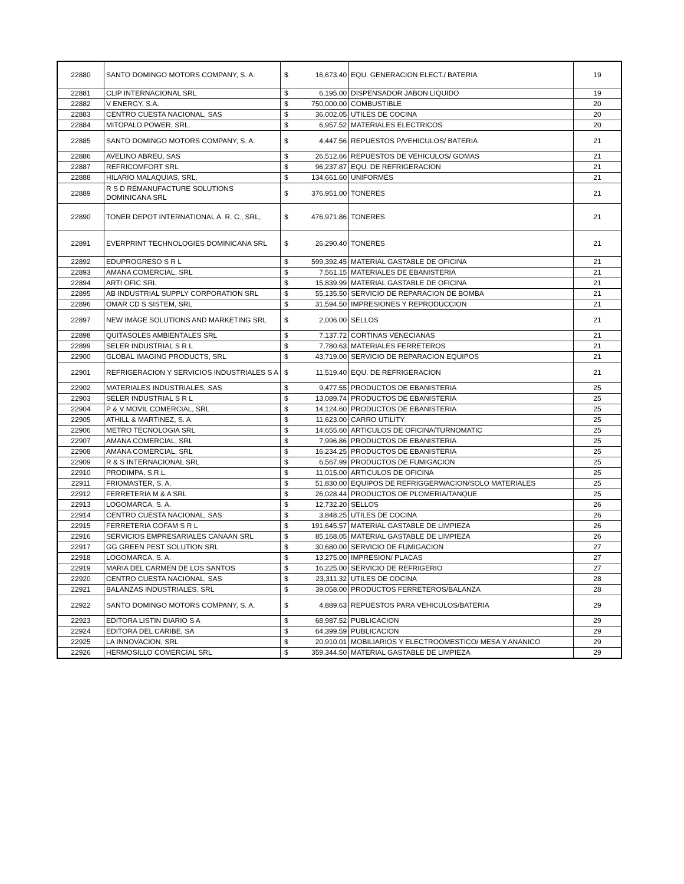| 22880 | SANTO DOMINGO MOTORS COMPANY, S. A. | $ | 16,673.40 | EQU. GENERACION ELECT./ BATERIA | 19 |
| 22881 | CLIP INTERNACIONAL SRL | $ | 6,195.00 | DISPENSADOR JABON LIQUIDO | 19 |
| 22882 | V ENERGY, S.A. | $ | 750,000.00 | COMBUSTIBLE | 20 |
| 22883 | CENTRO CUESTA NACIONAL, SAS | $ | 36,002.05 | UTILES DE COCINA | 20 |
| 22884 | MITOPALO POWER, SRL. | $ | 6,957.52 | MATERIALES ELECTRICOS | 20 |
| 22885 | SANTO DOMINGO MOTORS COMPANY, S. A. | $ | 4,447.56 | REPUESTOS P/VEHICULOS/ BATERIA | 21 |
| 22886 | AVELINO ABREU, SAS | $ | 26,512.66 | REPUESTOS DE VEHICULOS/ GOMAS | 21 |
| 22887 | REFRICOMFORT SRL | $ | 96,237.87 | EQU. DE REFRIGERACION | 21 |
| 22888 | HILARIO MALAQUIAS, SRL. | $ | 134,661.60 | UNIFORMES | 21 |
| 22889 | R S D REMANUFACTURE SOLUTIONS DOMINICANA SRL | $ | 376,951.00 | TONERES | 21 |
| 22890 | TONER DEPOT INTERNATIONAL A. R. C., SRL, | $ | 476,971.86 | TONERES | 21 |
| 22891 | EVERPRINT TECHNOLOGIES DOMINICANA SRL | $ | 26,290.40 | TONERES | 21 |
| 22892 | EDUPROGRESO S R L | $ | 599,392.45 | MATERIAL GASTABLE DE OFICINA | 21 |
| 22893 | AMANA COMERCIAL, SRL | $ | 7,561.15 | MATERIALES DE EBANISTERIA | 21 |
| 22894 | ARTI OFIC SRL | $ | 15,839.99 | MATERIAL GASTABLE DE OFICINA | 21 |
| 22895 | AB INDUSTRIAL SUPPLY CORPORATION SRL | $ | 55,135.50 | SERVICIO DE REPARACION DE BOMBA | 21 |
| 22896 | OMAR CD S SISTEM, SRL | $ | 31,594.50 | IMPRESIONES Y REPRODUCCION | 21 |
| 22897 | NEW IMAGE SOLUTIONS AND MARKETING SRL | $ | 2,006.00 | SELLOS | 21 |
| 22898 | QUITASOLES AMBIENTALES SRL | $ | 7,137.72 | CORTINAS VENECIANAS | 21 |
| 22899 | SELER INDUSTRIAL S R L | $ | 7,780.63 | MATERIALES FERRETEROS | 21 |
| 22900 | GLOBAL IMAGING PRODUCTS, SRL | $ | 43,719.00 | SERVICIO DE REPARACION EQUIPOS | 21 |
| 22901 | REFRIGERACION Y SERVICIOS INDUSTRIALES S A | $ | 11,519.40 | EQU. DE REFRIGERACION | 21 |
| 22902 | MATERIALES INDUSTRIALES, SAS | $ | 9,477.55 | PRODUCTOS DE EBANISTERIA | 25 |
| 22903 | SELER INDUSTRIAL S R L | $ | 13,089.74 | PRODUCTOS DE EBANISTERIA | 25 |
| 22904 | P & V MOVIL COMERCIAL, SRL | $ | 14,124.60 | PRODUCTOS DE EBANISTERIA | 25 |
| 22905 | ATHILL & MARTINEZ, S. A. | $ | 11,623.00 | CARRO UTILITY | 25 |
| 22906 | METRO TECNOLOGIA SRL | $ | 14,655.60 | ARTICULOS DE OFICINA/TURNOMATIC | 25 |
| 22907 | AMANA COMERCIAL, SRL | $ | 7,996.86 | PRODUCTOS DE EBANISTERIA | 25 |
| 22908 | AMANA COMERCIAL, SRL | $ | 16,234.25 | PRODUCTOS DE EBANISTERIA | 25 |
| 22909 | R & S INTERNACIONAL SRL | $ | 6,567.99 | PRODUCTOS DE FUMIGACION | 25 |
| 22910 | PRODIMPA, S.R.L. | $ | 11,015.00 | ARTICULOS DE OFICINA | 25 |
| 22911 | FRIOMASTER, S. A. | $ | 51,830.00 | EQUIPOS DE REFRIGGERWACION/SOLO MATERIALES | 25 |
| 22912 | FERRETERIA M & A SRL | $ | 26,028.44 | PRODUCTOS DE PLOMERIA/TANQUE | 25 |
| 22913 | LOGOMARCA, S. A. | $ | 12,732.20 | SELLOS | 26 |
| 22914 | CENTRO CUESTA NACIONAL, SAS | $ | 3,848.25 | UTILES DE COCINA | 26 |
| 22915 | FERRETERIA GOFAM S R L | $ | 191,645.57 | MATERIAL GASTABLE DE LIMPIEZA | 26 |
| 22916 | SERVICIOS EMPRESARIALES CANAAN SRL | $ | 85,168.05 | MATERIAL GASTABLE DE LIMPIEZA | 26 |
| 22917 | GG GREEN PEST SOLUTION SRL | $ | 30,680.00 | SERVICIO DE FUMIGACION | 27 |
| 22918 | LOGOMARCA, S. A. | $ | 13,275.00 | IMPRESION/ PLACAS | 27 |
| 22919 | MARIA DEL CARMEN DE LOS SANTOS | $ | 16,225.00 | SERVICIO DE REFRIGERIO | 27 |
| 22920 | CENTRO CUESTA NACIONAL, SAS | $ | 23,311.32 | UTILES DE COCINA | 28 |
| 22921 | BALANZAS INDUSTRIALES, SRL | $ | 39,058.00 | PRODUCTOS FERRETEROS/BALANZA | 28 |
| 22922 | SANTO DOMINGO MOTORS COMPANY, S. A. | $ | 4,889.63 | REPUESTOS PARA VEHICULOS/BATERIA | 29 |
| 22923 | EDITORA LISTIN DIARIO S A | $ | 68,987.52 | PUBLICACION | 29 |
| 22924 | EDITORA DEL CARIBE, SA | $ | 64,399.59 | PUBLICACION | 29 |
| 22925 | LA INNOVACION, SRL | $ | 20,910.01 | MOBILIARIOS Y ELECTROOMESTICO/ MESA Y ANANICO | 29 |
| 22926 | HERMOSILLO COMERCIAL SRL | $ | 359,344.50 | MATERIAL GASTABLE DE LIMPIEZA | 29 |